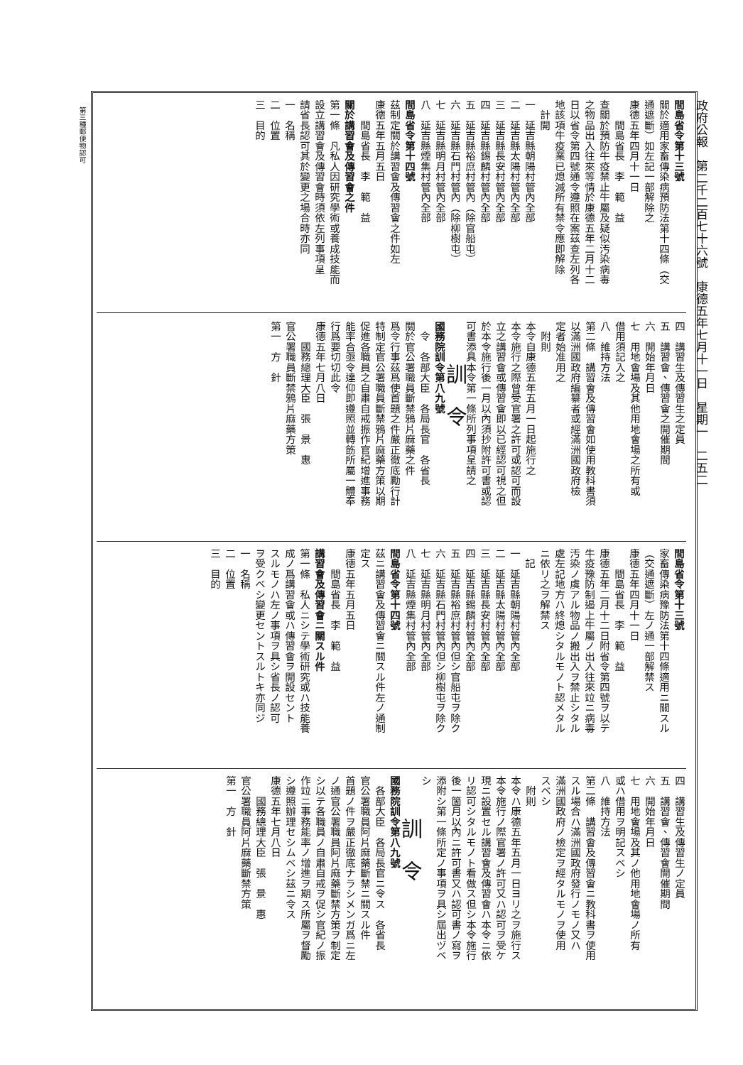政府公報　第二千二百七十六號　康德五年七月十一日　星期一　二五二
第三種郵便物認可
間島省令第十三號
關於適用家畜傳染病預防法第十四條（交
通遮斷）如左記一部解除之
康德五年四月十一日
　　間島省長　李　範　益
查關於預防牛疫禁止牛屬及疑似汚染病毒
之物品出入往來等情於康德五年二月十二
日以省令第四號通令遵照在案茲查左列各
地該項牛疫業已熄滅所有禁令應即解除
　計開
一　延吉縣朝陽村管內全部
二　延吉縣太陽村管內全部
三　延吉縣長安村管內全部
四　延吉縣錫麟村管內全部
五　延吉縣裕庶村管內（除官船屯）
六　延吉縣石門村管內（除柳樹屯）
七　延吉縣明月村管內全部
八　延吉縣煙集村管內全部
間島省令第十四號
茲制定關於講習會及傳習會之件如左
康德五年五月五日
　　間島省長　李　範　益
關於講習會及傳習會之件
第一條　凡私人因研究學術或養成技能而
設立講習會及傳習會時須依左列事項呈
請省長認可其於變更之場合時亦同
一　名稱
二　位置
三　目的
四　講習生及傳習生之定員
五　講習會、傳習會之開催期間
六　開始年月日
七　用地會場及其他用地會場之所有或
借用須記入之
八　維持方法
第二條　講習會及傳習會如使用教科書須
以滿洲國政府編纂者或經滿洲國政府檢
定者始准用之
　附則
本令自康德五年五月一日起施行之
本令施行之際曾受官署之許可或認可而設
立之講習會或傳習會即以已經認可視之但
於本令施行後一月以內須抄附許可書或認
可書添具本令第一條所列事項呈請之
訓　令
國務院訓令第八九號
　令　各部大臣　各局長官　各省長
關於官公署職員斷禁鴉片麻藥之件
爲令行事茲爲使首題之件嚴正徹底勵行計
特制定官公署職員斷禁鴉片麻藥方策以期
促進各職員之自肅自戒振作官紀增進事務
能率合亟令達仰即遵照並轉飭所屬一體奉
行爲要切切此令
康德五年七月八日
　　國務總理大臣　張　景　惠
官公署職員斷禁鴉片麻藥方策
第一　方　針
間島省令第十三號
家畜傳染病豫防法第十四條適用ニ關スル
（交通遮斷）左ノ通一部解禁ス
康德五年四月十一日
　　間島省長　李　範　益
康德五年二月十二日附省令第四號ヲ以テ
牛疫豫防制遏上牛屬ノ出入往來竝ニ病毒
汚染ノ虞アル物品ノ搬出入ヲ禁止シタル
處左記地方ハ終熄シタルモノト認メタル
ニ依リ之ヲ解禁ス
　記
一　延吉縣朝陽村管內全部
二　延吉縣太陽村管內全部
三　延吉縣長安村管內全部
四　延吉縣錫麟村管內全部
五　延吉縣裕庶村管內但シ官船屯ヲ除ク
六　延吉縣石門村管內但シ柳樹屯ヲ除ク
七　延吉縣明月村管內全部
八　延吉縣煙集村管內全部
間島省令第十四號
茲ニ講習會及傳習會ニ關スル件左ノ通制
定ス
康德五年五月五日
　　間島省長　李　範　益
講習會及傳習會ニ關スル件
第一條　私人ニシテ學術研究或ハ技能養
成ノ爲講習會或ハ傳習會ヲ開設セント
スルモノハ左ノ事項ヲ具シ省長ノ認可
ヲ受クベシ變更セントスルトキ亦同ジ
一　名稱
二　位置
三　目的
四　講習生及傳習生ノ定員
五　講習會、傳習會開催期間
六　開始年月日
七　用地會場及其ノ他用地會場ノ所有
或ハ借用ヲ明記スベシ
八　維持方法
第二條　講習會及傳習會ニ教科書ヲ使用
スル場合ハ滿洲國政府發行ノモノ又ハ
滿洲國政府ノ檢定ヲ經タルモノヲ使用
スベシ
　附則
本令ハ康德五年五月一日ヨリ之ヲ施行ス
本令施行ノ際官署ノ許可又ハ認可ヲ受ケ
現ニ設置セル講習會及傳習會ハ本令ニ依
リ認可シタルモノト看做ス但シ本令施行
後一箇月以內ニ許可書又ハ認可書ノ寫ヲ
添附シ第一條所定ノ事項ヲ具シ屆出ヅベ
シ
訓　令
國務院訓令第八九號
　各部大臣　各局長官ニ令ス　各省長
官公署職員阿片麻藥斷禁ニ關スル件
首題ノ件ヲ嚴正徹底ナラシメンガ爲ニ左
ノ通官公署職員阿片麻藥斷禁方策ヲ制定
シ以テ各職員ノ自肅自戒ヲ促シ官紀ノ振
作竝ニ事務能率ノ增進ヲ期ス所屬ヲ督勵
シ遵照辦理セシムベシ茲ニ令ス
康德五年七月八日
　　國務總理大臣　張　景　惠
官公署職員阿片麻藥斷禁方策
第一　方　針